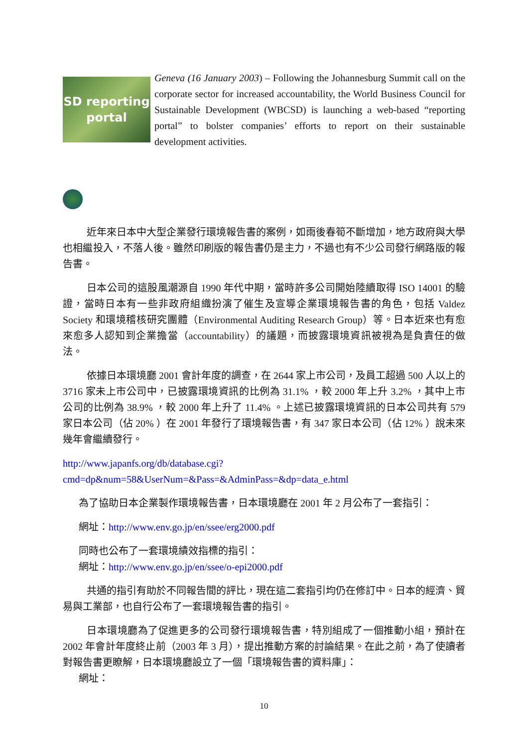SD reporting
portal
Geneva (16 January 2003) – Following the Johannesburg Summit call on the corporate sector for increased accountability, the World Business Council for Sustainable Development (WBCSD) is launching a web-based “reporting portal” to bolster companies’ efforts to report on their sustainable development activities.
近年來日本中大型企業發行環境報告書的案例，如雨後春筍不斷增加，地方政府與大學也相繼投入，不落人後。雖然印刷版的報告書仍是主力，不過也有不少公司發行網路版的報告書。
日本公司的這股風潮源自 1990 年代中期，當時許多公司開始陸續取得 ISO 14001 的驗證，當時日本有一些非政府組織扮演了催生及宣導企業環境報告書的角色，包括 Valdez Society 和環境稽核研究團體（Environmental Auditing Research Group）等。日本近來也有愈來愈多人認知到企業擔當（accountability）的議題，而披露環境資訊被視為是負責任的做法。
依據日本環境廳 2001 會計年度的調查，在 2644 家上市公司，及員工超過 500 人以上的 3716 家未上市公司中，已披露環境資訊的比例為 31.1% ，較 2000 年上升 3.2% ，其中上市公司的比例為 38.9% ，較 2000 年上升了 11.4% 。上述已披露環境資訊的日本公司共有 579 家日本公司（佔 20% ）在 2001 年發行了環境報告書，有 347 家日本公司（佔 12% ）說未來幾年會繼續發行。
http://www.japanfs.org/db/database.cgi?cmd=dp&num=58&UserNum=&Pass=&AdminPass=&dp=data_e.html
為了協助日本企業製作環境報告書，日本環境廳在 2001 年 2 月公布了一套指引：
網址：http://www.env.go.jp/en/ssee/erg2000.pdf
同時也公布了一套環境績效指標的指引：
網址：http://www.env.go.jp/en/ssee/o-epi2000.pdf
共通的指引有助於不同報告間的評比，現在這二套指引均仍在修訂中。日本的經濟、貿易與工業部，也自行公布了一套環境報告書的指引。
日本環境廳為了促進更多的公司發行環境報告書，特別組成了一個推動小組，預計在 2002 年會計年度終止前（2003 年 3 月），提出推動方案的討論結果。在此之前，為了使讀者對報告書更瞭解，日本環境廳設立了一個「環境報告書的資料庫」：
網址：
10